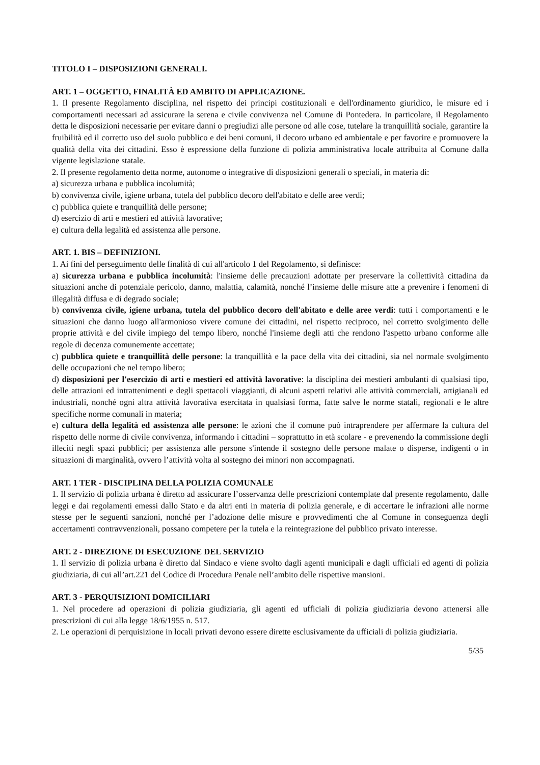TITOLO I – DISPOSIZIONI GENERALI.
ART. 1 – OGGETTO, FINALITÀ ED AMBITO DI APPLICAZIONE.
1. Il presente Regolamento disciplina, nel rispetto dei principi costituzionali e dell'ordinamento giuridico, le misure ed i comportamenti necessari ad assicurare la serena e civile convivenza nel Comune di Pontedera. In particolare, il Regolamento detta le disposizioni necessarie per evitare danni o pregiudizi alle persone od alle cose, tutelare la tranquillità sociale, garantire la fruibilità ed il corretto uso del suolo pubblico e dei beni comuni, il decoro urbano ed ambientale e per favorire e promuovere la qualità della vita dei cittadini. Esso è espressione della funzione di polizia amministrativa locale attribuita al Comune dalla vigente legislazione statale.
2. Il presente regolamento detta norme, autonome o integrative di disposizioni generali o speciali, in materia di:
a) sicurezza urbana e pubblica incolumità;
b) convivenza civile, igiene urbana, tutela del pubblico decoro dell'abitato e delle aree verdi;
c) pubblica quiete e tranquillità delle persone;
d) esercizio di arti e mestieri ed attività lavorative;
e) cultura della legalità ed assistenza alle persone.
ART. 1. BIS – DEFINIZIONI.
1. Ai fini del perseguimento delle finalità di cui all'articolo 1 del Regolamento, si definisce:
a) sicurezza urbana e pubblica incolumità: l'insieme delle precauzioni adottate per preservare la collettività cittadina da situazioni anche di potenziale pericolo, danno, malattia, calamità, nonché l’insieme delle misure atte a prevenire i fenomeni di illegalità diffusa e di degrado sociale;
b) convivenza civile, igiene urbana, tutela del pubblico decoro dell'abitato e delle aree verdi: tutti i comportamenti e le situazioni che danno luogo all'armonioso vivere comune dei cittadini, nel rispetto reciproco, nel corretto svolgimento delle proprie attività e del civile impiego del tempo libero, nonché l'insieme degli atti che rendono l'aspetto urbano conforme alle regole di decenza comunemente accettate;
c) pubblica quiete e tranquillità delle persone: la tranquillità e la pace della vita dei cittadini, sia nel normale svolgimento delle occupazioni che nel tempo libero;
d) disposizioni per l'esercizio di arti e mestieri ed attività lavorative: la disciplina dei mestieri ambulanti di qualsiasi tipo, delle attrazioni ed intrattenimenti e degli spettacoli viaggianti, di alcuni aspetti relativi alle attività commerciali, artigianali ed industriali, nonché ogni altra attività lavorativa esercitata in qualsiasi forma, fatte salve le norme statali, regionali e le altre specifiche norme comunali in materia;
e) cultura della legalità ed assistenza alle persone: le azioni che il comune può intraprendere per affermare la cultura del rispetto delle norme di civile convivenza, informando i cittadini – soprattutto in età scolare - e prevenendo la commissione degli illeciti negli spazi pubblici; per assistenza alle persone s'intende il sostegno delle persone malate o disperse, indigenti o in situazioni di marginalità, ovvero l’attività volta al sostegno dei minori non accompagnati.
ART. 1 TER - DISCIPLINA DELLA POLIZIA COMUNALE
1. Il servizio di polizia urbana è diretto ad assicurare l’osservanza delle prescrizioni contemplate dal presente regolamento, dalle leggi e dai regolamenti emessi dallo Stato e da altri enti in materia di polizia generale, e di accertare le infrazioni alle norme stesse per le seguenti sanzioni, nonché per l’adozione delle misure e provvedimenti che al Comune in conseguenza degli accertamenti contravvenzionali, possano competere per la tutela e la reintegrazione del pubblico privato interesse.
ART. 2 - DIREZIONE DI ESECUZIONE DEL SERVIZIO
1. Il servizio di polizia urbana è diretto dal Sindaco e viene svolto dagli agenti municipali e dagli ufficiali ed agenti di polizia giudiziaria, di cui all’art.221 del Codice di Procedura Penale nell’ambito delle rispettive mansioni.
ART. 3 - PERQUISIZIONI DOMICILIARI
1. Nel procedere ad operazioni di polizia giudiziaria, gli agenti ed ufficiali di polizia giudiziaria devono attenersi alle prescrizioni di cui alla legge 18/6/1955 n. 517.
2. Le operazioni di perquisizione in locali privati devono essere dirette esclusivamente da ufficiali di polizia giudiziaria.
5/35